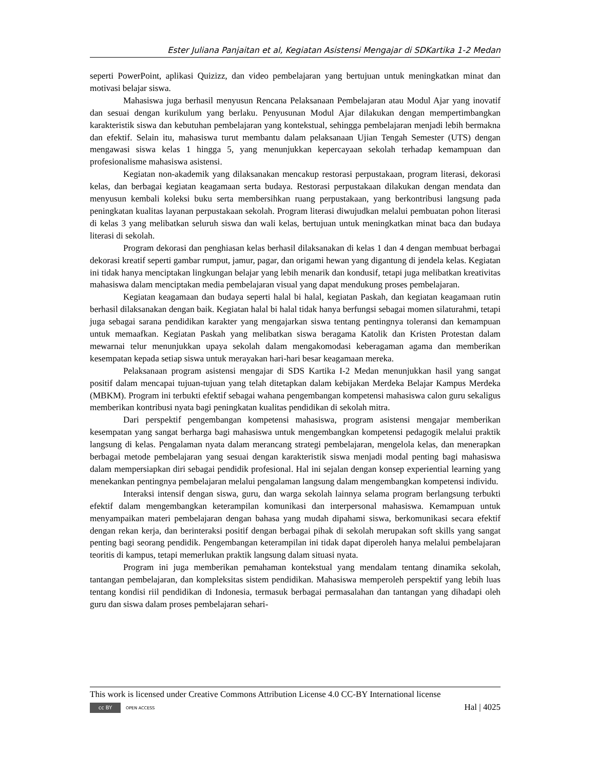Ester Juliana Panjaitan et al, Kegiatan Asistensi Mengajar di SDKartika 1-2 Medan
seperti PowerPoint, aplikasi Quizizz, dan video pembelajaran yang bertujuan untuk meningkatkan minat dan motivasi belajar siswa.
Mahasiswa juga berhasil menyusun Rencana Pelaksanaan Pembelajaran atau Modul Ajar yang inovatif dan sesuai dengan kurikulum yang berlaku. Penyusunan Modul Ajar dilakukan dengan mempertimbangkan karakteristik siswa dan kebutuhan pembelajaran yang kontekstual, sehingga pembelajaran menjadi lebih bermakna dan efektif. Selain itu, mahasiswa turut membantu dalam pelaksanaan Ujian Tengah Semester (UTS) dengan mengawasi siswa kelas 1 hingga 5, yang menunjukkan kepercayaan sekolah terhadap kemampuan dan profesionalisme mahasiswa asistensi.
Kegiatan non-akademik yang dilaksanakan mencakup restorasi perpustakaan, program literasi, dekorasi kelas, dan berbagai kegiatan keagamaan serta budaya. Restorasi perpustakaan dilakukan dengan mendata dan menyusun kembali koleksi buku serta membersihkan ruang perpustakaan, yang berkontribusi langsung pada peningkatan kualitas layanan perpustakaan sekolah. Program literasi diwujudkan melalui pembuatan pohon literasi di kelas 3 yang melibatkan seluruh siswa dan wali kelas, bertujuan untuk meningkatkan minat baca dan budaya literasi di sekolah.
Program dekorasi dan penghiasan kelas berhasil dilaksanakan di kelas 1 dan 4 dengan membuat berbagai dekorasi kreatif seperti gambar rumput, jamur, pagar, dan origami hewan yang digantung di jendela kelas. Kegiatan ini tidak hanya menciptakan lingkungan belajar yang lebih menarik dan kondusif, tetapi juga melibatkan kreativitas mahasiswa dalam menciptakan media pembelajaran visual yang dapat mendukung proses pembelajaran.
Kegiatan keagamaan dan budaya seperti halal bi halal, kegiatan Paskah, dan kegiatan keagamaan rutin berhasil dilaksanakan dengan baik. Kegiatan halal bi halal tidak hanya berfungsi sebagai momen silaturahmi, tetapi juga sebagai sarana pendidikan karakter yang mengajarkan siswa tentang pentingnya toleransi dan kemampuan untuk memaafkan. Kegiatan Paskah yang melibatkan siswa beragama Katolik dan Kristen Protestan dalam mewarnai telur menunjukkan upaya sekolah dalam mengakomodasi keberagaman agama dan memberikan kesempatan kepada setiap siswa untuk merayakan hari-hari besar keagamaan mereka.
Pelaksanaan program asistensi mengajar di SDS Kartika I-2 Medan menunjukkan hasil yang sangat positif dalam mencapai tujuan-tujuan yang telah ditetapkan dalam kebijakan Merdeka Belajar Kampus Merdeka (MBKM). Program ini terbukti efektif sebagai wahana pengembangan kompetensi mahasiswa calon guru sekaligus memberikan kontribusi nyata bagi peningkatan kualitas pendidikan di sekolah mitra.
Dari perspektif pengembangan kompetensi mahasiswa, program asistensi mengajar memberikan kesempatan yang sangat berharga bagi mahasiswa untuk mengembangkan kompetensi pedagogik melalui praktik langsung di kelas. Pengalaman nyata dalam merancang strategi pembelajaran, mengelola kelas, dan menerapkan berbagai metode pembelajaran yang sesuai dengan karakteristik siswa menjadi modal penting bagi mahasiswa dalam mempersiapkan diri sebagai pendidik profesional. Hal ini sejalan dengan konsep experiential learning yang menekankan pentingnya pembelajaran melalui pengalaman langsung dalam mengembangkan kompetensi individu.
Interaksi intensif dengan siswa, guru, dan warga sekolah lainnya selama program berlangsung terbukti efektif dalam mengembangkan keterampilan komunikasi dan interpersonal mahasiswa. Kemampuan untuk menyampaikan materi pembelajaran dengan bahasa yang mudah dipahami siswa, berkomunikasi secara efektif dengan rekan kerja, dan berinteraksi positif dengan berbagai pihak di sekolah merupakan soft skills yang sangat penting bagi seorang pendidik. Pengembangan keterampilan ini tidak dapat diperoleh hanya melalui pembelajaran teoritis di kampus, tetapi memerlukan praktik langsung dalam situasi nyata.
Program ini juga memberikan pemahaman kontekstual yang mendalam tentang dinamika sekolah, tantangan pembelajaran, dan kompleksitas sistem pendidikan. Mahasiswa memperoleh perspektif yang lebih luas tentang kondisi riil pendidikan di Indonesia, termasuk berbagai permasalahan dan tantangan yang dihadapi oleh guru dan siswa dalam proses pembelajaran sehari-
This work is licensed under Creative Commons Attribution License 4.0 CC-BY International license
cc BY OPEN ACCESS Hal | 4025